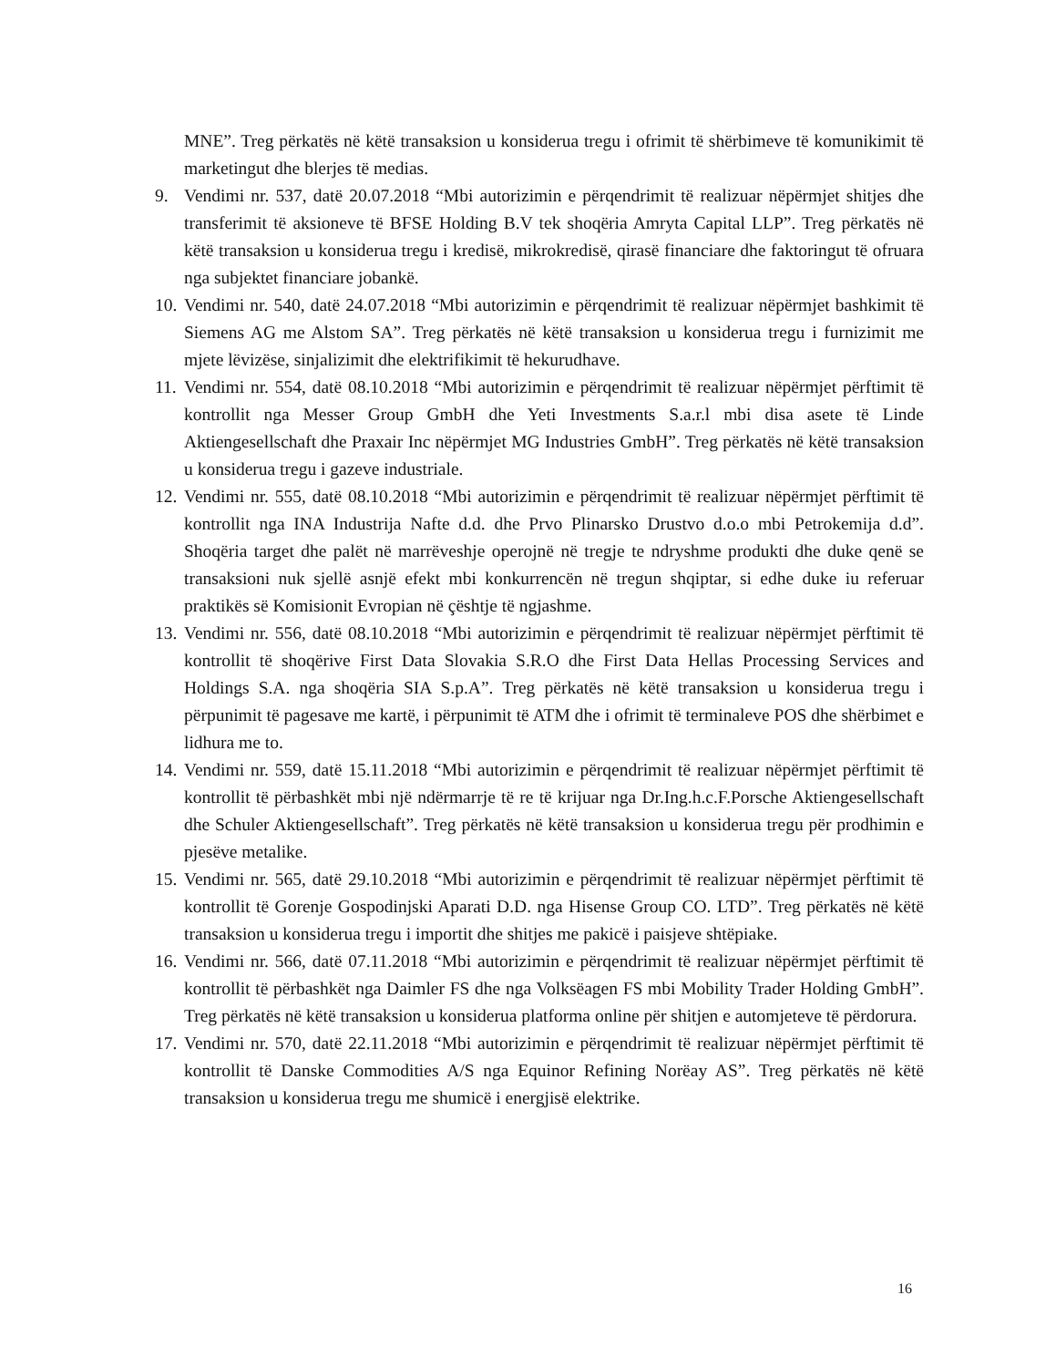MNE”. Treg përkatës në këtë transaksion u konsiderua tregu i ofrimit të shërbimeve të komunikimit të marketingut dhe blerjes të medias.
9. Vendimi nr. 537, datë 20.07.2018 “Mbi autorizimin e përqendrimit të realizuar nëpërmjet shitjes dhe transferimit të aksioneve të BFSE Holding B.V tek shoqëria Amryta Capital LLP”. Treg përkatës në këtë transaksion u konsiderua tregu i kredisë, mikrokredisë, qirasë financiare dhe faktoringut të ofruara nga subjektet financiare jobankë.
10.
Vendimi nr. 540, datë 24.07.2018 “Mbi autorizimin e përqendrimit të realizuar nëpërmjet bashkimit të Siemens AG me Alstom SA”. Treg përkatës në këtë transaksion u konsiderua tregu i furnizimit me mjete lëvizëse, sinjalizimit dhe elektrifikimit të hekurudhave.
11.
Vendimi nr. 554, datë 08.10.2018 “Mbi autorizimin e përqendrimit të realizuar nëpërmjet përftimit të kontrollit nga Messer Group GmbH dhe Yeti Investments S.a.r.l mbi disa asete të Linde Aktiengesellschaft dhe Praxair Inc nëpërmjet MG Industries GmbH”. Treg përkatës në këtë transaksion u konsiderua tregu i gazeve industriale.
12.
Vendimi nr. 555, datë 08.10.2018 “Mbi autorizimin e përqendrimit të realizuar nëpërmjet përftimit të kontrollit nga INA Industrija Nafte d.d. dhe Prvo Plinarsko Drustvo d.o.o mbi Petrokemija d.d”. Shoqëria target dhe palët në marrëveshje operojnë në tregje te ndryshme produkti dhe duke qenë se transaksioni nuk sjellë asnjë efekt mbi konkurrencën në tregun shqiptar, si edhe duke iu referuar praktikës së Komisionit Evropian në çështje të ngjashme.
13.
Vendimi nr. 556, datë 08.10.2018 “Mbi autorizimin e përqendrimit të realizuar nëpërmjet përftimit të kontrollit të shoqërive First Data Slovakia S.R.O dhe First Data Hellas Processing Services and Holdings S.A. nga shoqëria SIA S.p.A”. Treg përkatës në këtë transaksion u konsiderua tregu i përpunimit të pagesave me kartë, i përpunimit të ATM dhe i ofrimit të terminaleve POS dhe shërbimet e lidhura me to.
14.
Vendimi nr. 559, datë 15.11.2018 “Mbi autorizimin e përqendrimit të realizuar nëpërmjet përftimit të kontrollit të përbashkët mbi një ndërmarrje të re të krijuar nga Dr.Ing.h.c.F.Porsche Aktiengesellschaft dhe Schuler Aktiengesellschaft”. Treg përkatës në këtë transaksion u konsiderua tregu për prodhimin e pjesëve metalike.
15.
Vendimi nr. 565, datë 29.10.2018 “Mbi autorizimin e përqendrimit të realizuar nëpërmjet përftimit të kontrollit të Gorenje Gospodinjski Aparati D.D. nga Hisense Group CO. LTD”. Treg përkatës në këtë transaksion u konsiderua tregu i importit dhe shitjes me pakicë i paisjeve shtëpiake.
16.
Vendimi nr. 566, datë 07.11.2018 “Mbi autorizimin e përqendrimit të realizuar nëpërmjet përftimit të kontrollit të përbashkët nga Daimler FS dhe nga Volksëagen FS mbi Mobility Trader Holding GmbH”. Treg përkatës në këtë transaksion u konsiderua platforma online për shitjen e automjeteve të përdorura.
17.
Vendimi nr. 570, datë 22.11.2018 “Mbi autorizimin e përqendrimit të realizuar nëpërmjet përftimit të kontrollit të Danske Commodities A/S nga Equinor Refining Norëay AS”. Treg përkatës në këtë transaksion u konsiderua tregu me shumicë i energjisë elektrike.
16